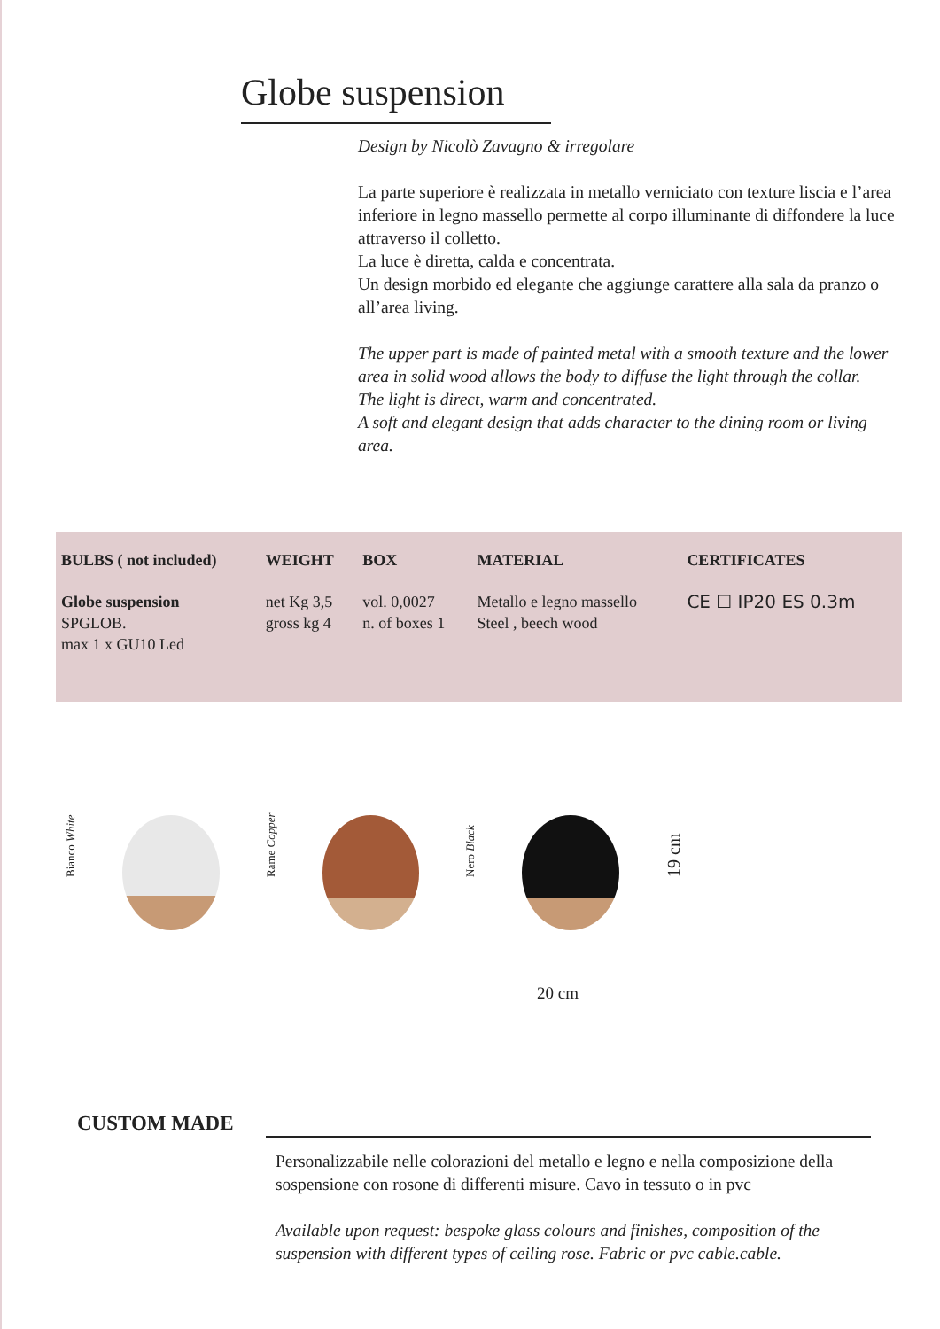Globe suspension
Design by Nicolò Zavagno & irregolare
La parte superiore è realizzata in metallo verniciato con texture liscia e l’area inferiore in legno massello permette al corpo illuminante di diffondere la luce attraverso il colletto.
La luce è diretta, calda e concentrata.
Un design morbido ed elegante che aggiunge carattere alla sala da pranzo o all’area living.
The upper part is made of painted metal with a smooth texture and the lower area in solid wood allows the body to diffuse the light through the collar.
The light is direct, warm and concentrated.
A soft and elegant design that adds character to the dining room or living area.
| BULBS ( not included) | WEIGHT | BOX | MATERIAL | CERTIFICATES |
| --- | --- | --- | --- | --- |
| Globe suspension SPGLOB. max 1 x GU10 Led | net Kg 3,5 gross kg 4 | vol. 0,0027 n. of boxes 1 | Metallo e legno massello Steel , beech wood | CE ☐ IP20 ES 0.3m |
Bianco White
Rame Copper
Nero Black
19 cm
20 cm
CUSTOM MADE
Personalizzabile nelle colorazioni del metallo e legno e nella composizione della sospensione con rosone di differenti misure. Cavo in tessuto o in pvc
Available upon request: bespoke glass colours and finishes, composition of the suspension with different types of ceiling rose. Fabric or pvc cable.cable.